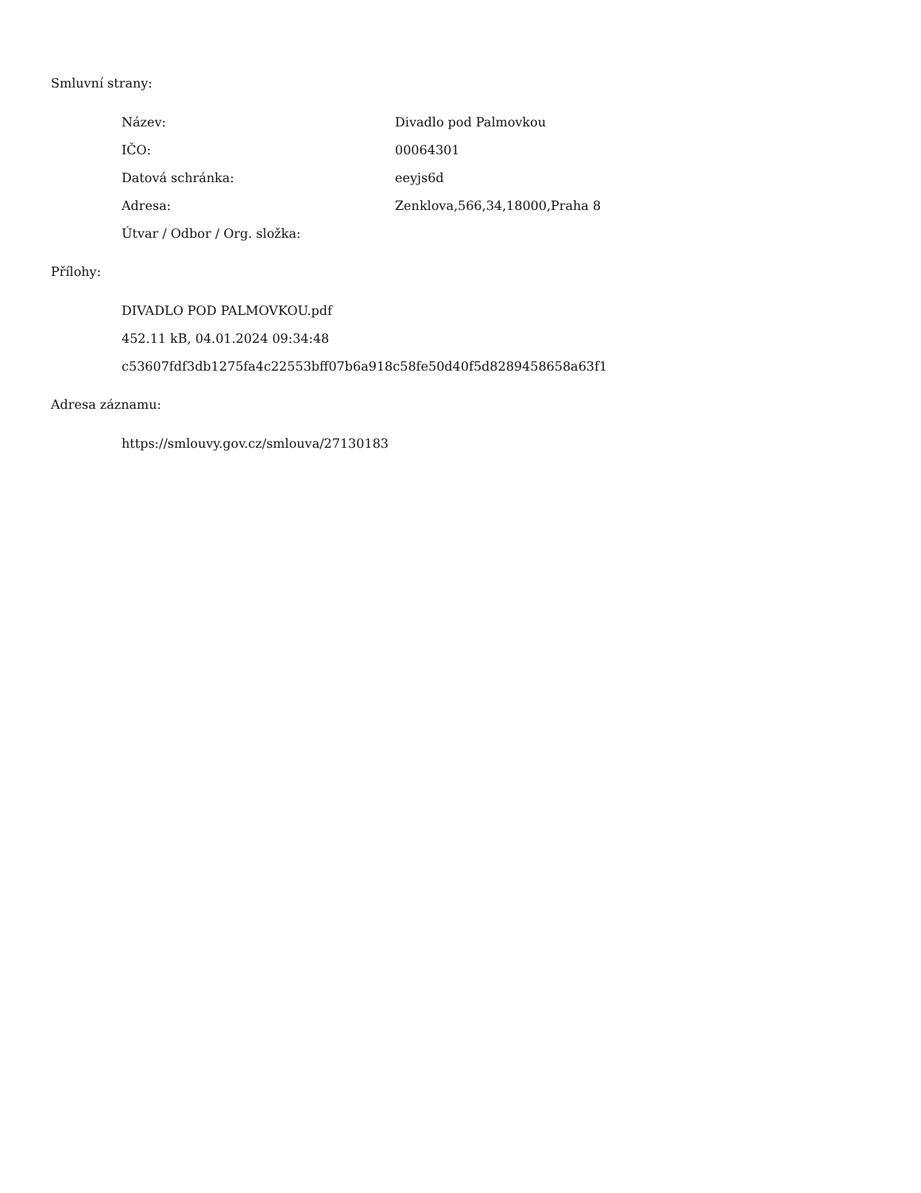Smluvní strany:
| Název: | Divadlo pod Palmovkou |
| IČO: | 00064301 |
| Datová schránka: | eeyjs6d |
| Adresa: | Zenklova,566,34,18000,Praha 8 |
| Útvar / Odbor / Org. složka: | |
Přílohy:
DIVADLO POD PALMOVKOU.pdf
452.11 kB, 04.01.2024 09:34:48
c53607fdf3db1275fa4c22553bff07b6a918c58fe50d40f5d8289458658a63f1
Adresa záznamu:
https://smlouvy.gov.cz/smlouva/27130183